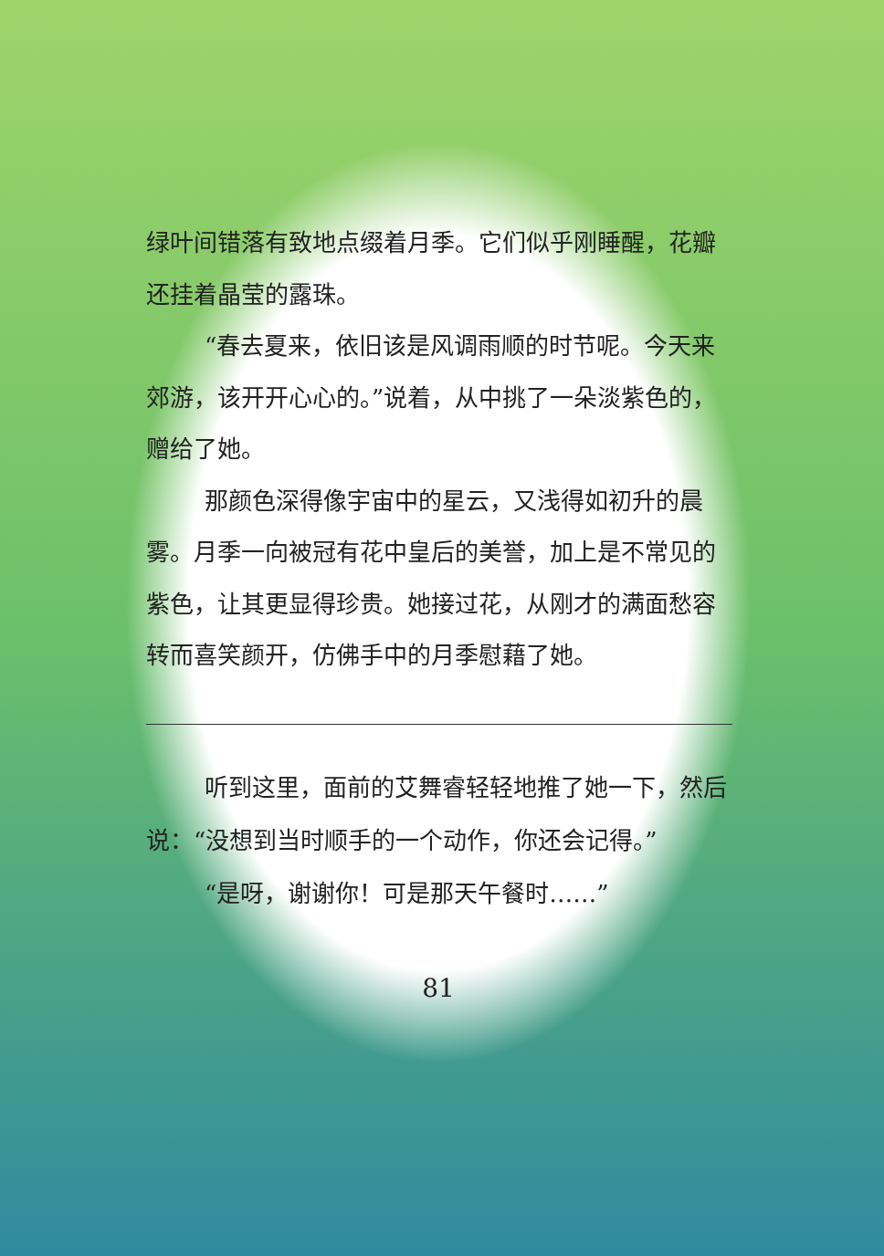绿叶间错落有致地点缀着月季。它们似乎刚睡醒，花瓣还挂着晶莹的露珠。
“春去夏来，依旧该是风调雨顺的时节呢。今天来郊游，该开开心心的。”说着，从中挑了一朵淡紫色的，赠给了她。
那颜色深得像宇宙中的星云，又浅得如初升的晨雾。月季一向被冠有花中皇后的美誉，加上是不常见的紫色，让其更显得珍贵。她接过花，从刚才的满面愁容转而喜笑颜开，仿佛手中的月季慰藉了她。
听到这里，面前的艾舞睿轻轻地推了她一下，然后说：“没想到当时顺手的一个动作，你还会记得。”
“是呀，谢谢你！可是那天午餐时……”
81